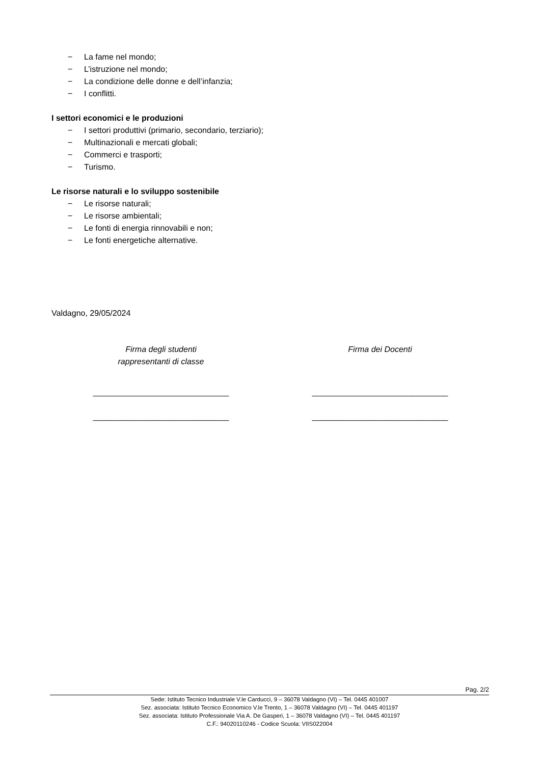− La fame nel mondo;
− L’istruzione nel mondo;
− La condizione delle donne e dell’infanzia;
− I conflitti.
I settori economici e le produzioni
− I settori produttivi (primario, secondario, terziario);
− Multinazionali e mercati globali;
− Commerci e trasporti;
− Turismo.
Le risorse naturali e lo sviluppo sostenibile
− Le risorse naturali;
− Le risorse ambientali;
− Le fonti di energia rinnovabili e non;
− Le fonti energetiche alternative.
Valdagno, 29/05/2024
Firma degli studenti
rappresentanti di classe
Firma dei Docenti
______________________________
______________________________
______________________________
______________________________
Pag. 2/2
Sede: Istituto Tecnico Industriale V.le Carducci, 9 – 36078 Valdagno (VI) – Tel. 0445 401007
Sez. associata: Istituto Tecnico Economico V.le Trento, 1 – 36078 Valdagno (VI) – Tel. 0445 401197
Sez. associata: Istituto Professionale Via A. De Gasperi, 1 – 36078 Valdagno (VI) – Tel. 0445 401197
C.F.: 94020110246 - Codice Scuola: VIIS022004